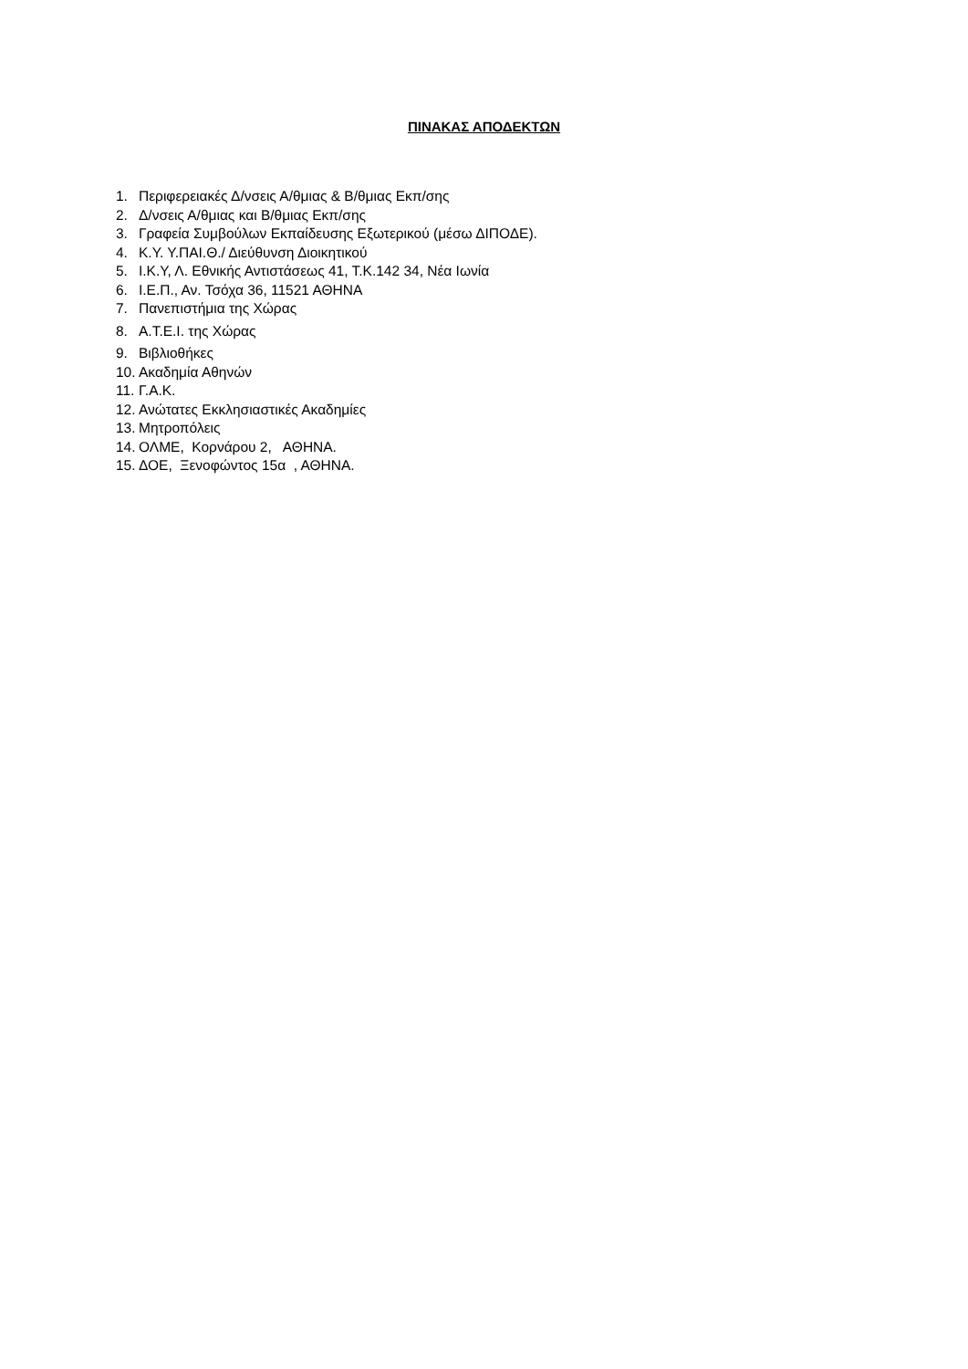ΠΙΝΑΚΑΣ ΑΠΟΔΕΚΤΩΝ
1. Περιφερειακές Δ/νσεις Α/θμιας & Β/θμιας Εκπ/σης
2. Δ/νσεις Α/θμιας και Β/θμιας Εκπ/σης
3. Γραφεία Συμβούλων Εκπαίδευσης Εξωτερικού (μέσω ΔΙΠΟΔΕ).
4. Κ.Υ. Υ.ΠΑΙ.Θ./ Διεύθυνση Διοικητικού
5. Ι.Κ.Υ, Λ. Εθνικής Αντιστάσεως 41, Τ.Κ.142 34, Νέα Ιωνία
6. Ι.Ε.Π., Αν. Τσόχα 36, 11521 ΑΘΗΝΑ
7. Πανεπιστήμια της Χώρας
8. Α.Τ.Ε.Ι. της Χώρας
9. Βιβλιοθήκες
10. Ακαδημία Αθηνών
11. Γ.Α.Κ.
12. Ανώτατες Εκκλησιαστικές Ακαδημίες
13. Μητροπόλεις
14. ΟΛΜΕ, Κορνάρου 2, ΑΘΗΝΑ.
15. ΔΟΕ, Ξενοφώντος 15α , ΑΘΗΝΑ.